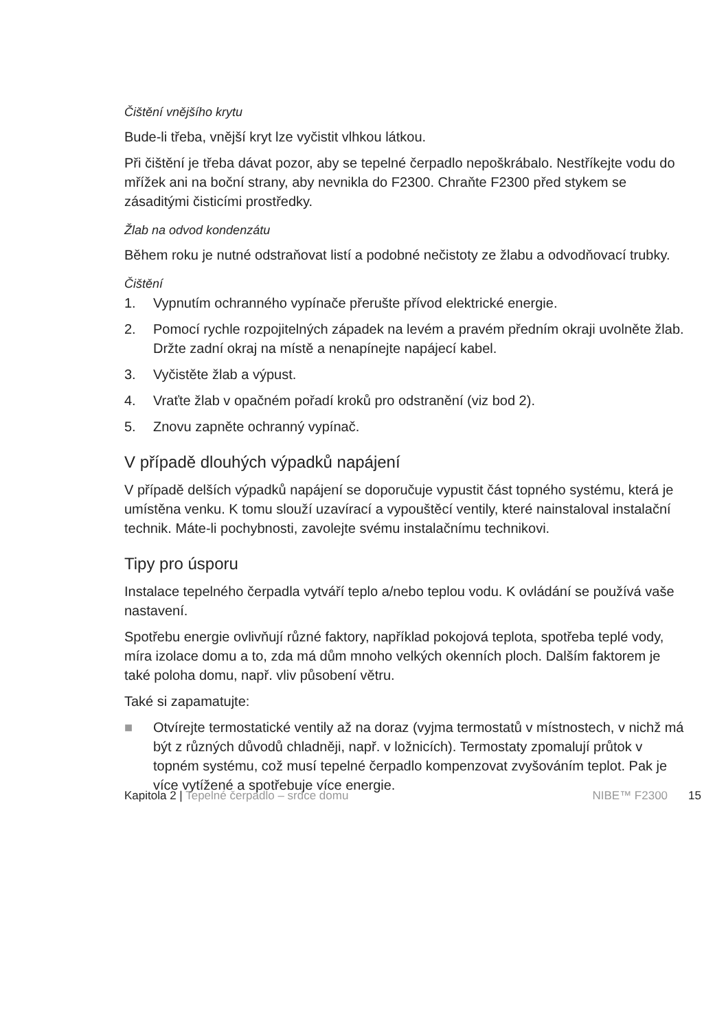Čištění vnějšího krytu
Bude-li třeba, vnější kryt lze vyčistit vlhkou látkou.
Při čištění je třeba dávat pozor, aby se tepelné čerpadlo nepoškrábalo. Nestříkejte vodu do mřížek ani na boční strany, aby nevnikla do F2300. Chraňte F2300 před stykem se zásaditými čisticími prostředky.
Žlab na odvod kondenzátu
Během roku je nutné odstraňovat listí a podobné nečistoty ze žlabu a odvodňovací trubky.
Čištění
1. Vypnutím ochranného vypínače přerušte přívod elektrické energie.
2. Pomocí rychle rozpojitelných západek na levém a pravém předním okraji uvolněte žlab. Držte zadní okraj na místě a nenapínejte napájecí kabel.
3. Vyčistěte žlab a výpust.
4. Vraťte žlab v opačném pořadí kroků pro odstranění (viz bod 2).
5. Znovu zapněte ochranný vypínač.
V případě dlouhých výpadků napájení
V případě delších výpadků napájení se doporučuje vypustit část topného systému, která je umístěna venku. K tomu slouží uzavírací a vypouštěcí ventily, které nainstaloval instalační technik. Máte-li pochybnosti, zavolejte svému instalačnímu technikovi.
Tipy pro úsporu
Instalace tepelného čerpadla vytváří teplo a/nebo teplou vodu. K ovládání se používá vaše nastavení.
Spotřebu energie ovlivňují různé faktory, například pokojová teplota, spotřeba teplé vody, míra izolace domu a to, zda má dům mnoho velkých okenních ploch. Dalším faktorem je také poloha domu, např. vliv působení větru.
Také si zapamatujte:
■ Otvírejte termostatické ventily až na doraz (vyjma termostatů v místnostech, v nichž má být z různých důvodů chladněji, např. v ložnicích). Termostaty zpomalují průtok v topném systému, což musí tepelné čerpadlo kompenzovat zvyšováním teplot. Pak je více vytížené a spotřebuje více energie.
Kapitola 2 | Tepelné čerpadlo – srdce domu NIBE™ F2300 15